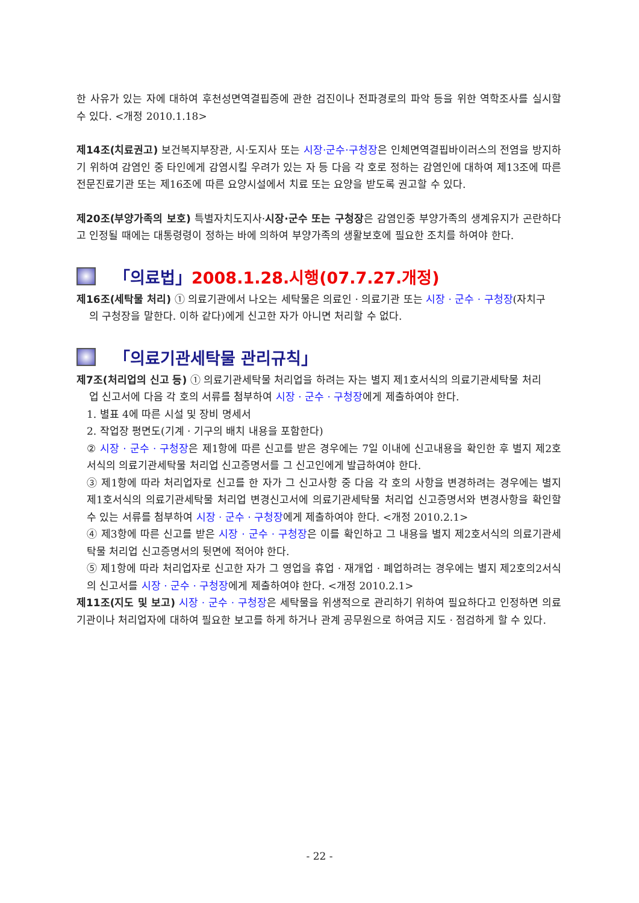한 사유가 있는 자에 대하여 후천성면역결핍증에 관한 검진이나 전파경로의 파악 등을 위한 역학조사를 실시할 수 있다. <개정 2010.1.18>
제14조(치료권고) 보건복지부장관, 시·도지사 또는 시장·군수·구청장은 인체면역결핍바이러스의 전염을 방지하기 위하여 감염인 중 타인에게 감염시킬 우려가 있는 자 등 다음 각 호로 정하는 감염인에 대하여 제13조에 따른 전문진료기관 또는 제16조에 따른 요양시설에서 치료 또는 요양을 받도록 권고할 수 있다.
제20조(부양가족의 보호) 특별자치도지사·시장·군수 또는 구청장은 감염인중 부양가족의 생계유지가 곤란하다고 인정될 때에는 대통령령이 정하는 바에 의하여 부양가족의 생활보호에 필요한 조치를 하여야 한다.
「의료법」 2008.1.28.시행(07.7.27.개정)
제16조(세탁물 처리) ① 의료기관에서 나오는 세탁물은 의료인 · 의료기관 또는 시장 · 군수 · 구청장(자치구
의 구청장을 말한다. 이하 같다)에게 신고한 자가 아니면 처리할 수 없다.
「의료기관세탁물 관리규칙」
제7조(처리업의 신고 등) ① 의료기관세탁물 처리업을 하려는 자는 별지 제1호서식의 의료기관세탁물 처리
업 신고서에 다음 각 호의 서류를 첨부하여 시장 · 군수 · 구청장에게 제출하여야 한다.
1. 별표 4에 따른 시설 및 장비 명세서
2. 작업장 평면도(기계 · 기구의 배치 내용을 포함한다)
② 시장 · 군수 · 구청장은 제1항에 따른 신고를 받은 경우에는 7일 이내에 신고내용을 확인한 후 별지 제2호서식의 의료기관세탁물 처리업 신고증명서를 그 신고인에게 발급하여야 한다.
③ 제1항에 따라 처리업자로 신고를 한 자가 그 신고사항 중 다음 각 호의 사항을 변경하려는 경우에는 별지 제1호서식의 의료기관세탁물 처리업 변경신고서에 의료기관세탁물 처리업 신고증명서와 변경사항을 확인할 수 있는 서류를 첨부하여 시장 · 군수 · 구청장에게 제출하여야 한다. <개정 2010.2.1>
④ 제3항에 따른 신고를 받은 시장 · 군수 · 구청장은 이를 확인하고 그 내용을 별지 제2호서식의 의료기관세탁물 처리업 신고증명서의 뒷면에 적어야 한다.
⑤ 제1항에 따라 처리업자로 신고한 자가 그 영업을 휴업 · 재개업 · 폐업하려는 경우에는 별지 제2호의2서식의 신고서를 시장 · 군수 · 구청장에게 제출하여야 한다. <개정 2010.2.1>
제11조(지도 및 보고) 시장 · 군수 · 구청장은 세탁물을 위생적으로 관리하기 위하여 필요하다고 인정하면 의료기관이나 처리업자에 대하여 필요한 보고를 하게 하거나 관계 공무원으로 하여금 지도 · 점검하게 할 수 있다.
- 22 -